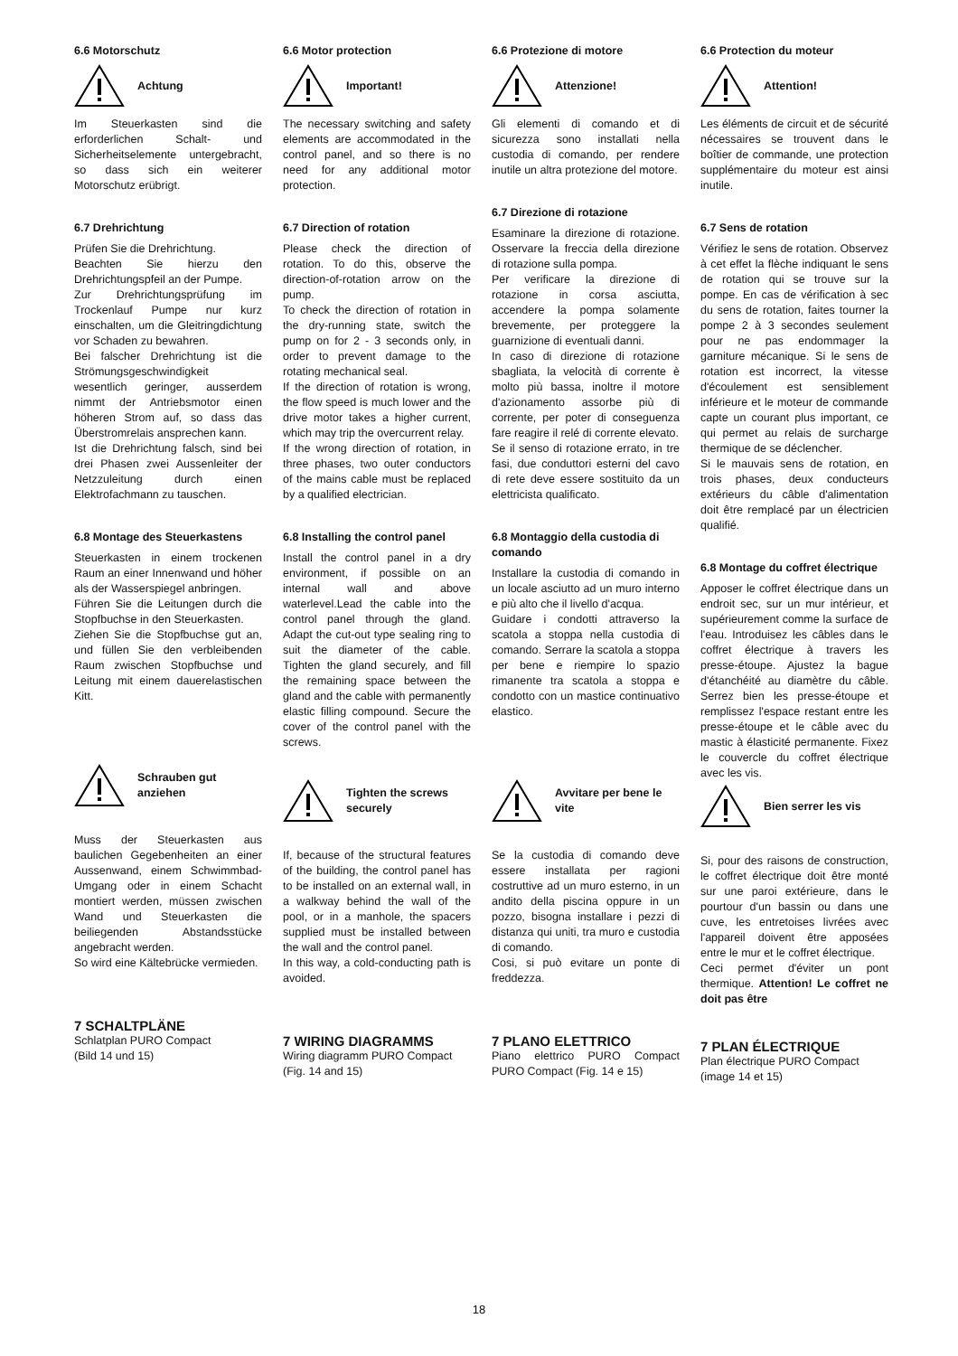6.6 Motorschutz
Achtung
Im Steuerkasten sind die erforderlichen Schalt- und Sicherheitselemente untergebracht, so dass sich ein weiterer Motorschutz erübrigt.
6.7 Drehrichtung
Prüfen Sie die Drehrichtung.
Beachten Sie hierzu den Drehrichtungspfeil an der Pumpe.
Zur Drehrichtungsprüfung im Trockenlauf Pumpe nur kurz einschalten, um die Gleitringdichtung vor Schaden zu bewahren.
Bei falscher Drehrichtung ist die Strömungsgeschwindigkeit wesentlich geringer, ausserdem nimmt der Antriebsmotor einen höheren Strom auf, so dass das Überstromrelais ansprechen kann.
Ist die Drehrichtung falsch, sind bei drei Phasen zwei Aussenleiter der Netzzuleitung durch einen Elektrofachmann zu tauschen.
6.8 Montage des Steuerkastens
Steuerkasten in einem trockenen Raum an einer Innenwand und höher als der Wasserspiegel anbringen.
Führen Sie die Leitungen durch die Stopfbuchse in den Steuerkasten.
Ziehen Sie die Stopfbuchse gut an, und füllen Sie den verbleibenden Raum zwischen Stopfbuchse und Leitung mit einem dauerelastischen Kitt.
Schrauben gut anziehen
Muss der Steuerkasten aus baulichen Gegebenheiten an einer Aussenwand, einem Schwimmbad-Umgang oder in einem Schacht montiert werden, müssen zwischen Wand und Steuerkasten die beiliegenden Abstandsstücke angebracht werden.
So wird eine Kältebrücke vermieden.
7 SCHALTPLÄNE
Schlatplan PURO Compact
(Bild 14 und 15)
6.6 Motor protection
Important!
The necessary switching and safety elements are accommodated in the control panel, and so there is no need for any additional motor protection.
6.7 Direction of rotation
Please check the direction of rotation. To do this, observe the direction-of-rotation arrow on the pump.
To check the direction of rotation in the dry-running state, switch the pump on for 2 - 3 seconds only, in order to prevent damage to the rotating mechanical seal.
If the direction of rotation is wrong, the flow speed is much lower and the drive motor takes a higher current, which may trip the overcurrent relay.
If the wrong direction of rotation, in three phases, two outer conductors of the mains cable must be replaced by a qualified electrician.
6.8 Installing the control panel
Install the control panel in a dry environment, if possible on an internal wall and above waterlevel.Lead the cable into the control panel through the gland. Adapt the cut-out type sealing ring to suit the diameter of the cable. Tighten the gland securely, and fill the remaining space between the gland and the cable with permanently elastic filling compound. Secure the cover of the control panel with the screws.
Tighten the screws securely
If, because of the structural features of the building, the control panel has to be installed on an external wall, in a walkway behind the wall of the pool, or in a manhole, the spacers supplied must be installed between the wall and the control panel.
In this way, a cold-conducting path is avoided.
7 WIRING DIAGRAMMS
Wiring diagramm PURO Compact
(Fig. 14 and 15)
6.6 Protezione di motore
Attenzione!
Gli elementi di comando et di sicurezza sono installati nella custodia di comando, per rendere inutile un altra protezione del motore.
6.7 Direzione di rotazione
Esaminare la direzione di rotazione. Osservare la freccia della direzione di rotazione sulla pompa.
Per verificare la direzione di rotazione in corsa asciutta, accendere la pompa solamente brevemente, per proteggere la guarnizione di eventuali danni.
In caso di direzione di rotazione sbagliata, la velocità di corrente è molto più bassa, inoltre il motore d'azionamento assorbe più di corrente, per poter di conseguenza fare reagire il relé di corrente elevato.
Se il senso di rotazione errato, in tre fasi, due conduttori esterni del cavo di rete deve essere sostituito da un elettricista qualificato.
6.8 Montaggio della custodia di comando
Installare la custodia di comando in un locale asciutto ad un muro interno e più alto che il livello d'acqua.
Guidare i condotti attraverso la scatola a stoppa nella custodia di comando. Serrare la scatola a stoppa per bene e riempire lo spazio rimanente tra scatola a stoppa e condotto con un mastice continuativo elastico.
Avvitare per bene le vite
Se la custodia di comando deve essere installata per ragioni costruttive ad un muro esterno, in un andito della piscina oppure in un pozzo, bisogna installare i pezzi di distanza qui uniti, tra muro e custodia di comando.
Cosi, si può evitare un ponte di freddezza.
7 PLANO ELETTRICO
Piano elettrico PURO Compact PURO Compact (Fig. 14 e 15)
6.6 Protection du moteur
Attention!
Les éléments de circuit et de sécurité nécessaires se trouvent dans le boîtier de commande, une protection supplémentaire du moteur est ainsi inutile.
6.7 Sens de rotation
Vérifiez le sens de rotation. Observez à cet effet la flèche indiquant le sens de rotation qui se trouve sur la pompe. En cas de vérification à sec du sens de rotation, faites tourner la pompe 2 à 3 secondes seulement pour ne pas endommager la garniture mécanique. Si le sens de rotation est incorrect, la vitesse d'écoulement est sensiblement inférieure et le moteur de commande capte un courant plus important, ce qui permet au relais de surcharge thermique de se déclencher.
Si le mauvais sens de rotation, en trois phases, deux conducteurs extérieurs du câble d'alimentation doit être remplacé par un électricien qualifié.
6.8 Montage du coffret électrique
Apposer le coffret électrique dans un endroit sec, sur un mur intérieur, et supérieurement comme la surface de l'eau. Introduisez les câbles dans le coffret électrique à travers les presse-étoupe. Ajustez la bague d'étanchéité au diamètre du câble. Serrez bien les presse-étoupe et remplissez l'espace restant entre les presse-étoupe et le câble avec du mastic à élasticité permanente. Fixez le couvercle du coffret électrique avec les vis.
Bien serrer les vis
Si, pour des raisons de construction, le coffret électrique doit être monté sur une paroi extérieure, dans le pourtour d'un bassin ou dans une cuve, les entretoises livrées avec l'appareil doivent être apposées entre le mur et le coffret électrique.
Ceci permet d'éviter un pont thermique. Attention! Le coffret ne doit pas être
7 PLAN ÉLECTRIQUE
Plan électrique PURO Compact
(image 14 et 15)
18